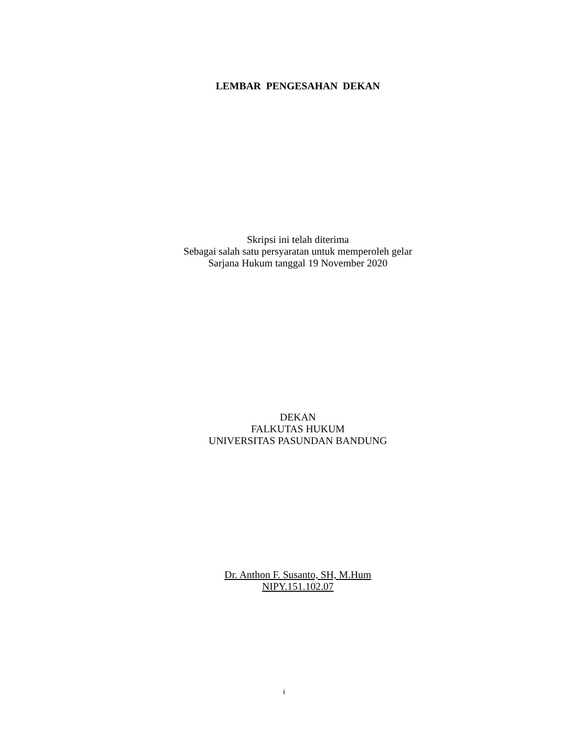LEMBAR PENGESAHAN DEKAN
Skripsi ini telah diterima
Sebagai salah satu persyaratan untuk memperoleh gelar
Sarjana Hukum tanggal 19 November 2020
DEKAN
FALKUTAS HUKUM
UNIVERSITAS PASUNDAN BANDUNG
Dr. Anthon F. Susanto, SH, M.Hum
NIPY.151.102.07
i